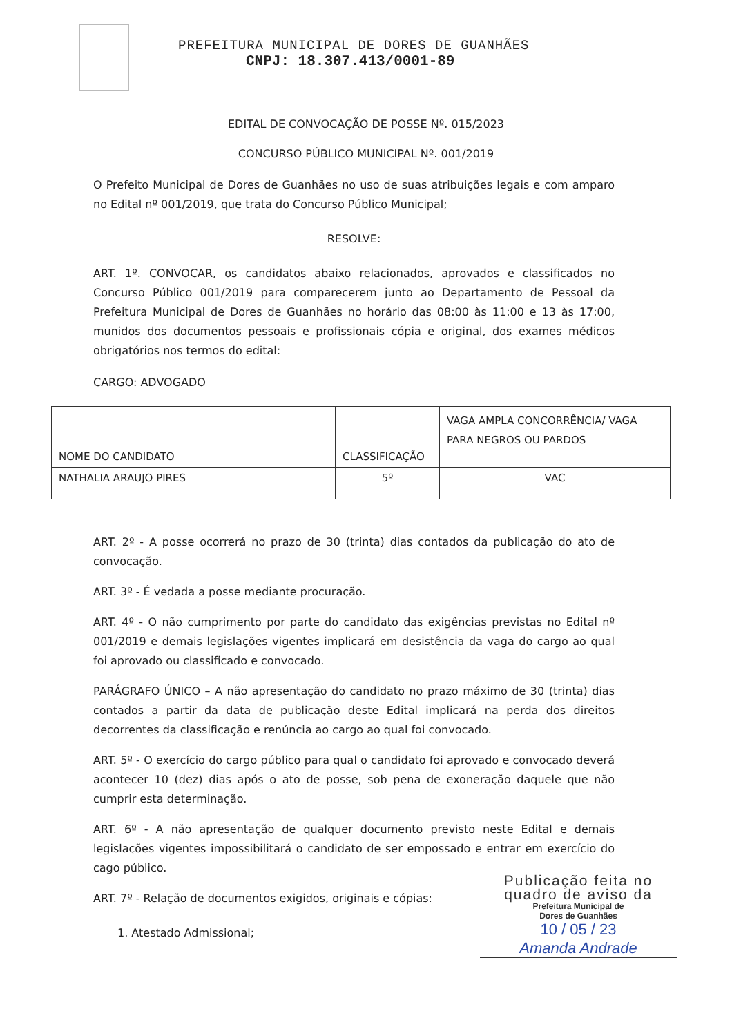PREFEITURA MUNICIPAL DE DORES DE GUANHÃES
CNPJ: 18.307.413/0001-89
EDITAL DE CONVOCAÇÃO DE POSSE Nº. 015/2023
CONCURSO PÚBLICO MUNICIPAL Nº. 001/2019
O Prefeito Municipal de Dores de Guanhães no uso de suas atribuições legais e com amparo no Edital nº 001/2019, que trata do Concurso Público Municipal;
RESOLVE:
ART. 1º. CONVOCAR, os candidatos abaixo relacionados, aprovados e classificados no Concurso Público 001/2019 para comparecerem junto ao Departamento de Pessoal da Prefeitura Municipal de Dores de Guanhães no horário das 08:00 às 11:00 e 13 às 17:00, munidos dos documentos pessoais e profissionais cópia e original, dos exames médicos obrigatórios nos termos do edital:
CARGO: ADVOGADO
| NOME DO CANDIDATO | CLASSIFICAÇÃO | VAGA AMPLA CONCORRÊNCIA/ VAGA PARA NEGROS OU PARDOS |
| NATHALIA ARAUJO PIRES | 5º | VAC |
ART. 2º - A posse ocorrerá no prazo de 30 (trinta) dias contados da publicação do ato de convocação.
ART. 3º - É vedada a posse mediante procuração.
ART. 4º - O não cumprimento por parte do candidato das exigências previstas no Edital nº 001/2019 e demais legislações vigentes implicará em desistência da vaga do cargo ao qual foi aprovado ou classificado e convocado.
PARÁGRAFO ÚNICO – A não apresentação do candidato no prazo máximo de 30 (trinta) dias contados a partir da data de publicação deste Edital implicará na perda dos direitos decorrentes da classificação e renúncia ao cargo ao qual foi convocado.
ART. 5º - O exercício do cargo público para qual o candidato foi aprovado e convocado deverá acontecer 10 (dez) dias após o ato de posse, sob pena de exoneração daquele que não cumprir esta determinação.
ART. 6º - A não apresentação de qualquer documento previsto neste Edital e demais legislações vigentes impossibilitará o candidato de ser empossado e entrar em exercício do cago público.
ART. 7º - Relação de documentos exigidos, originais e cópias:
1. Atestado Admissional;
Publicação feita no
quadro de aviso da
Prefeitura Municipal de
Dores de Guanhães
10 / 05 / 23
Amanda Andrade